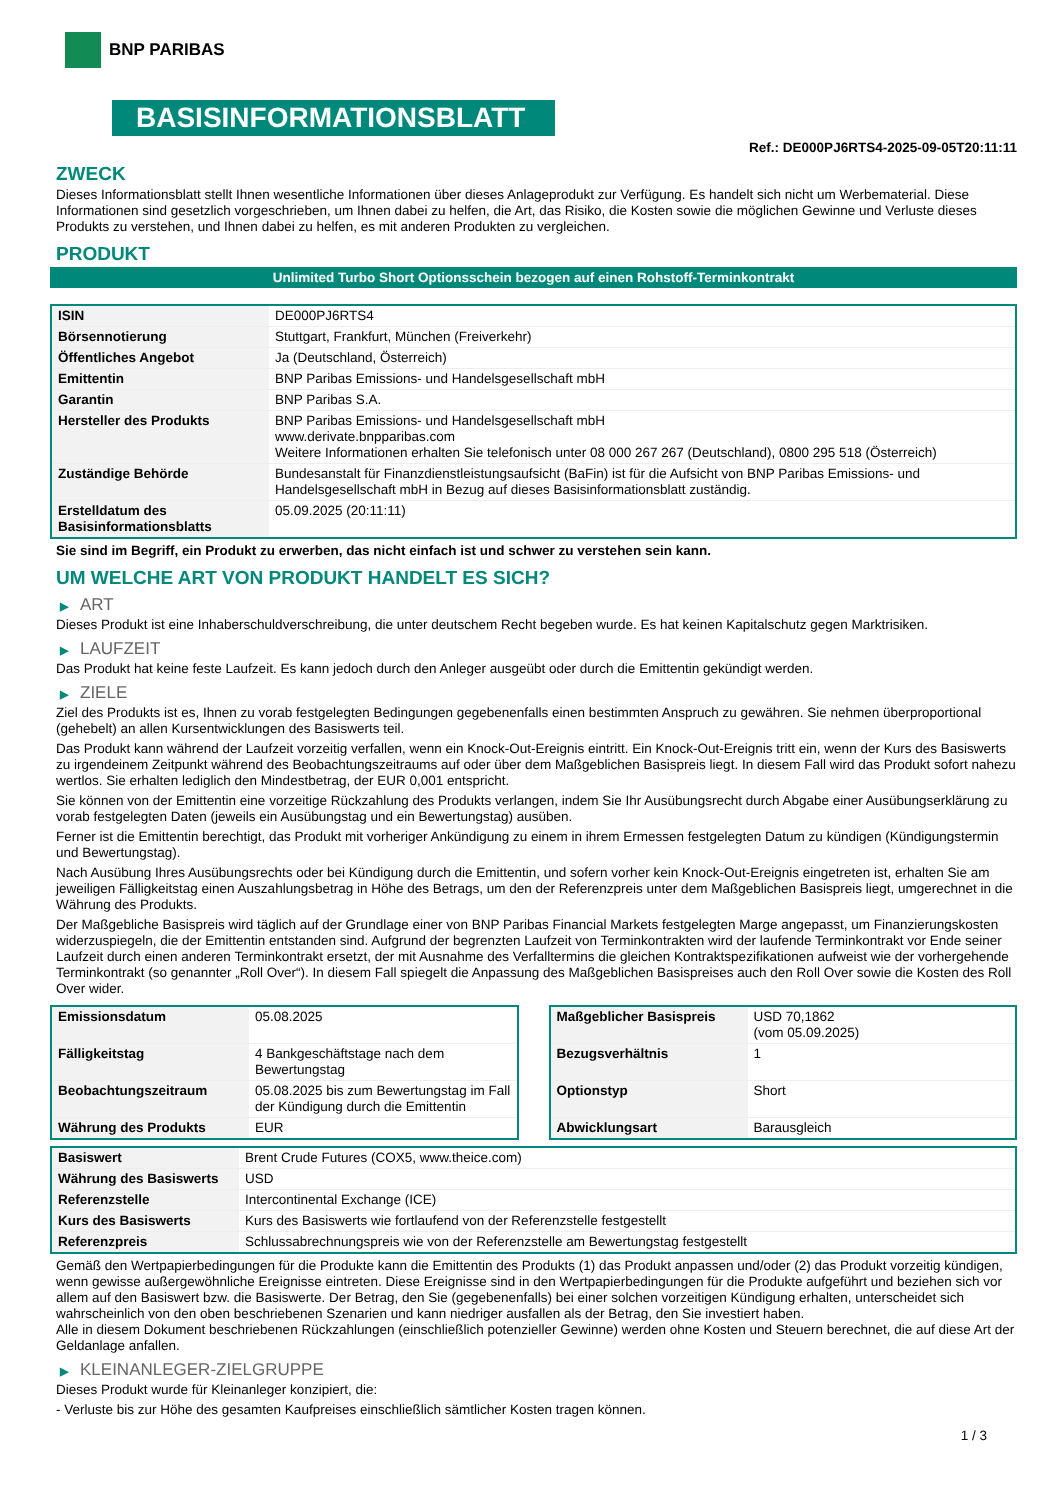BNP PARIBAS
BASISINFORMATIONSBLATT
Ref.: DE000PJ6RTS4-2025-09-05T20:11:11
ZWECK
Dieses Informationsblatt stellt Ihnen wesentliche Informationen über dieses Anlageprodukt zur Verfügung. Es handelt sich nicht um Werbematerial. Diese Informationen sind gesetzlich vorgeschrieben, um Ihnen dabei zu helfen, die Art, das Risiko, die Kosten sowie die möglichen Gewinne und Verluste dieses Produkts zu verstehen, und Ihnen dabei zu helfen, es mit anderen Produkten zu vergleichen.
PRODUKT
Unlimited Turbo Short Optionsschein bezogen auf einen Rohstoff-Terminkontrakt
| ISIN | DE000PJ6RTS4 |
| Börsennotierung | Stuttgart, Frankfurt, München (Freiverkehr) |
| Öffentliches Angebot | Ja (Deutschland, Österreich) |
| Emittentin | BNP Paribas Emissions- und Handelsgesellschaft mbH |
| Garantin | BNP Paribas S.A. |
| Hersteller des Produkts | BNP Paribas Emissions- und Handelsgesellschaft mbH www.derivate.bnpparibas.com Weitere Informationen erhalten Sie telefonisch unter 08 000 267 267 (Deutschland), 0800 295 518 (Österreich) |
| Zuständige Behörde | Bundesanstalt für Finanzdienstleistungsaufsicht (BaFin) ist für die Aufsicht von BNP Paribas Emissions- und Handelsgesellschaft mbH in Bezug auf dieses Basisinformationsblatt zuständig. |
| Erstelldatum des Basisinformationsblatts | 05.09.2025 (20:11:11) |
Sie sind im Begriff, ein Produkt zu erwerben, das nicht einfach ist und schwer zu verstehen sein kann.
UM WELCHE ART VON PRODUKT HANDELT ES SICH?
▶ ART
Dieses Produkt ist eine Inhaberschuldverschreibung, die unter deutschem Recht begeben wurde. Es hat keinen Kapitalschutz gegen Marktrisiken.
▶ LAUFZEIT
Das Produkt hat keine feste Laufzeit. Es kann jedoch durch den Anleger ausgeübt oder durch die Emittentin gekündigt werden.
▶ ZIELE
Ziel des Produkts ist es, Ihnen zu vorab festgelegten Bedingungen gegebenenfalls einen bestimmten Anspruch zu gewähren. Sie nehmen überproportional (gehebelt) an allen Kursentwicklungen des Basiswerts teil.
Das Produkt kann während der Laufzeit vorzeitig verfallen, wenn ein Knock-Out-Ereignis eintritt. Ein Knock-Out-Ereignis tritt ein, wenn der Kurs des Basiswerts zu irgendeinem Zeitpunkt während des Beobachtungszeitraums auf oder über dem Maßgeblichen Basispreis liegt. In diesem Fall wird das Produkt sofort nahezu wertlos. Sie erhalten lediglich den Mindestbetrag, der EUR 0,001 entspricht.
Sie können von der Emittentin eine vorzeitige Rückzahlung des Produkts verlangen, indem Sie Ihr Ausübungsrecht durch Abgabe einer Ausübungserklärung zu vorab festgelegten Daten (jeweils ein Ausübungstag und ein Bewertungstag) ausüben.
Ferner ist die Emittentin berechtigt, das Produkt mit vorheriger Ankündigung zu einem in ihrem Ermessen festgelegten Datum zu kündigen (Kündigungstermin und Bewertungstag).
Nach Ausübung Ihres Ausübungsrechts oder bei Kündigung durch die Emittentin, und sofern vorher kein Knock-Out-Ereignis eingetreten ist, erhalten Sie am jeweiligen Fälligkeitstag einen Auszahlungsbetrag in Höhe des Betrags, um den der Referenzpreis unter dem Maßgeblichen Basispreis liegt, umgerechnet in die Währung des Produkts.
Der Maßgebliche Basispreis wird täglich auf der Grundlage einer von BNP Paribas Financial Markets festgelegten Marge angepasst, um Finanzierungskosten widerzuspiegeln, die der Emittentin entstanden sind. Aufgrund der begrenzten Laufzeit von Terminkontrakten wird der laufende Terminkontrakt vor Ende seiner Laufzeit durch einen anderen Terminkontrakt ersetzt, der mit Ausnahme des Verfalltermins die gleichen Kontraktspezifikationen aufweist wie der vorhergehende Terminkontrakt (so genannter „Roll Over“). In diesem Fall spiegelt die Anpassung des Maßgeblichen Basispreises auch den Roll Over sowie die Kosten des Roll Over wider.
| Emissionsdatum | 05.08.2025 |
| Fälligkeitstag | 4 Bankgeschäftstage nach dem Bewertungstag |
| Beobachtungszeitraum | 05.08.2025 bis zum Bewertungstag im Fall der Kündigung durch die Emittentin |
| Währung des Produkts | EUR |
| Maßgeblicher Basispreis | USD 70,1862 (vom 05.09.2025) |
| Bezugsverhältnis | 1 |
| Optionstyp | Short |
| Abwicklungsart | Barausgleich |
| Basiswert | Brent Crude Futures (COX5, www.theice.com) |
| Währung des Basiswerts | USD |
| Referenzstelle | Intercontinental Exchange (ICE) |
| Kurs des Basiswerts | Kurs des Basiswerts wie fortlaufend von der Referenzstelle festgestellt |
| Referenzpreis | Schlussabrechnungspreis wie von der Referenzstelle am Bewertungstag festgestellt |
Gemäß den Wertpapierbedingungen für die Produkte kann die Emittentin des Produkts (1) das Produkt anpassen und/oder (2) das Produkt vorzeitig kündigen, wenn gewisse außergewöhnliche Ereignisse eintreten. Diese Ereignisse sind in den Wertpapierbedingungen für die Produkte aufgeführt und beziehen sich vor allem auf den Basiswert bzw. die Basiswerte. Der Betrag, den Sie (gegebenenfalls) bei einer solchen vorzeitigen Kündigung erhalten, unterscheidet sich wahrscheinlich von den oben beschriebenen Szenarien und kann niedriger ausfallen als der Betrag, den Sie investiert haben.
Alle in diesem Dokument beschriebenen Rückzahlungen (einschließlich potenzieller Gewinne) werden ohne Kosten und Steuern berechnet, die auf diese Art der Geldanlage anfallen.
▶ KLEINANLEGER-ZIELGRUPPE
Dieses Produkt wurde für Kleinanleger konzipiert, die:
- Verluste bis zur Höhe des gesamten Kaufpreises einschließlich sämtlicher Kosten tragen können.
1 / 3